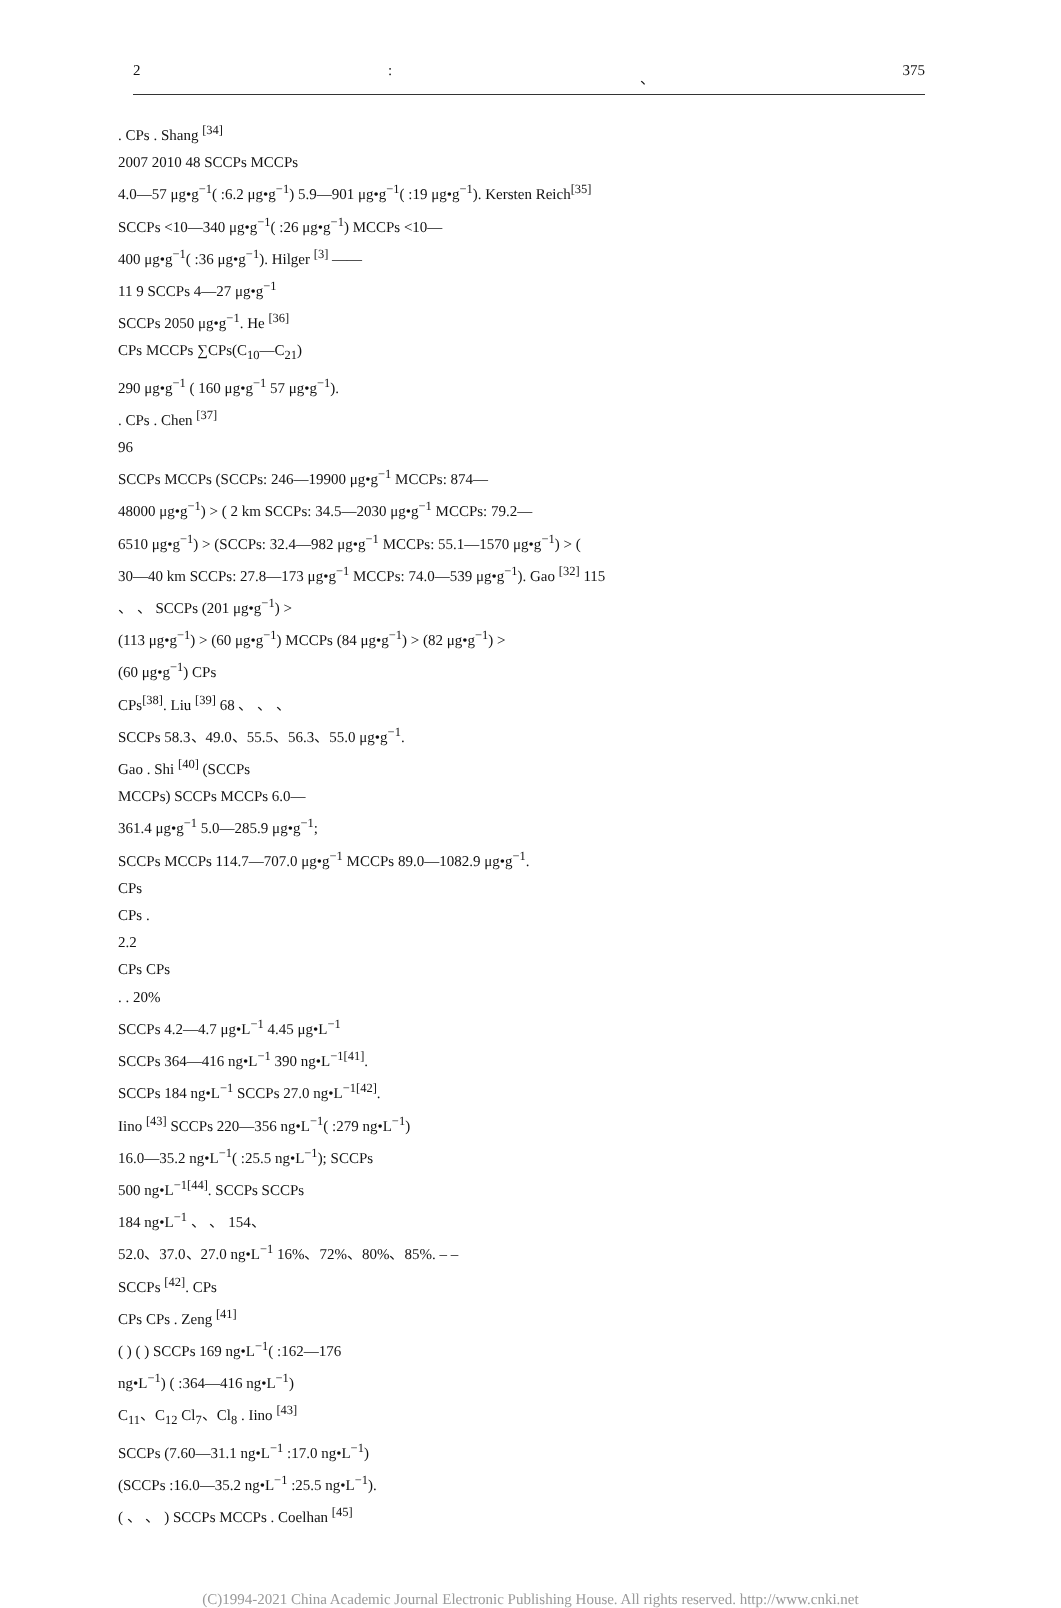2: 、 375
. CPs . Shang <sup>[34]</sup>
2007 2010 48 SCCPs MCCPs
4.0—57 μg•g<sup>−1</sup>( :6.2 μg•g<sup>−1</sup>) 5.9—901 μg•g<sup>−1</sup>( :19 μg•g<sup>−1</sup>). Kersten Reich<sup>[35]</sup>
SCCPs <10—340 μg•g<sup>−1</sup>( :26 μg•g<sup>−1</sup>) MCCPs <10—
400 μg•g<sup>−1</sup>( :36 μg•g<sup>−1</sup>). Hilger <sup>[3]</sup> ——
11 9 SCCPs 4—27 μg•g<sup>−1</sup>
SCCPs 2050 μg•g<sup>−1</sup>. He <sup>[36]</sup>
CPs MCCPs ∑CPs(C<sub>10</sub>—C<sub>21</sub>)
290 μg•g<sup>−1</sup> ( 160 μg•g<sup>−1</sup> 57 μg•g<sup>−1</sup>).
. CPs . Chen <sup>[37]</sup>
96
SCCPs MCCPs (SCCPs: 246—19900 μg•g<sup>−1</sup> MCCPs: 874—
48000 μg•g<sup>−1</sup>) > ( 2 km SCCPs: 34.5—2030 μg•g<sup>−1</sup> MCCPs: 79.2—
6510 μg•g<sup>−1</sup>) > (SCCPs: 32.4—982 μg•g<sup>−1</sup> MCCPs: 55.1—1570 μg•g<sup>−1</sup>) > (
30—40 km SCCPs: 27.8—173 μg•g<sup>−1</sup> MCCPs: 74.0—539 μg•g<sup>−1</sup>). Gao <sup>[32]</sup> 115
、 、 SCCPs (201 μg•g<sup>−1</sup>) >
(113 μg•g<sup>−1</sup>) > (60 μg•g<sup>−1</sup>) MCCPs (84 μg•g<sup>−1</sup>) > (82 μg•g<sup>−1</sup>) >
(60 μg•g<sup>−1</sup>) CPs
CPs<sup>[38]</sup>. Liu <sup>[39]</sup> 68 、 、 、
SCCPs 58.3、49.0、55.5、56.3、55.0 μg•g<sup>−1</sup>.
Gao . Shi <sup>[40]</sup> (SCCPs
MCCPs) SCCPs MCCPs 6.0—
361.4 μg•g<sup>−1</sup> 5.0—285.9 μg•g<sup>−1</sup>;
SCCPs MCCPs 114.7—707.0 μg•g<sup>−1</sup> MCCPs 89.0—1082.9 μg•g<sup>−1</sup>.
CPs
CPs .
2.2
CPs CPs
. . 20%
SCCPs 4.2—4.7 μg•L<sup>−1</sup> 4.45 μg•L<sup>−1</sup>
SCCPs 364—416 ng•L<sup>−1</sup> 390 ng•L<sup>−1[41]</sup>.
SCCPs 184 ng•L<sup>−1</sup> SCCPs 27.0 ng•L<sup>−1[42]</sup>.
Iino <sup>[43]</sup> SCCPs 220—356 ng•L<sup>−1</sup>( :279 ng•L<sup>−1</sup>)
16.0—35.2 ng•L<sup>−1</sup>( :25.5 ng•L<sup>−1</sup>); SCCPs
500 ng•L<sup>−1[44]</sup>. SCCPs SCCPs
184 ng•L<sup>−1</sup> 、 、 154、
52.0、37.0、27.0 ng•L<sup>−1</sup> 16%、72%、80%、85%. – –
SCCPs <sup>[42]</sup>. CPs
CPs CPs . Zeng <sup>[41]</sup>
( ) ( ) SCCPs 169 ng•L<sup>−1</sup>( :162—176
ng•L<sup>−1</sup>) ( :364—416 ng•L<sup>−1</sup>)
C<sub>11</sub>、C<sub>12</sub> Cl<sub>7</sub>、Cl<sub>8</sub> . Iino <sup>[43]</sup>
SCCPs (7.60—31.1 ng•L<sup>−1</sup> :17.0 ng•L<sup>−1</sup>)
(SCCPs :16.0—35.2 ng•L<sup>−1</sup> :25.5 ng•L<sup>−1</sup>).
( 、 、 ) SCCPs MCCPs . Coelhan <sup>[45]</sup>
(C)1994-2021 China Academic Journal Electronic Publishing House. All rights reserved. http://www.cnki.net